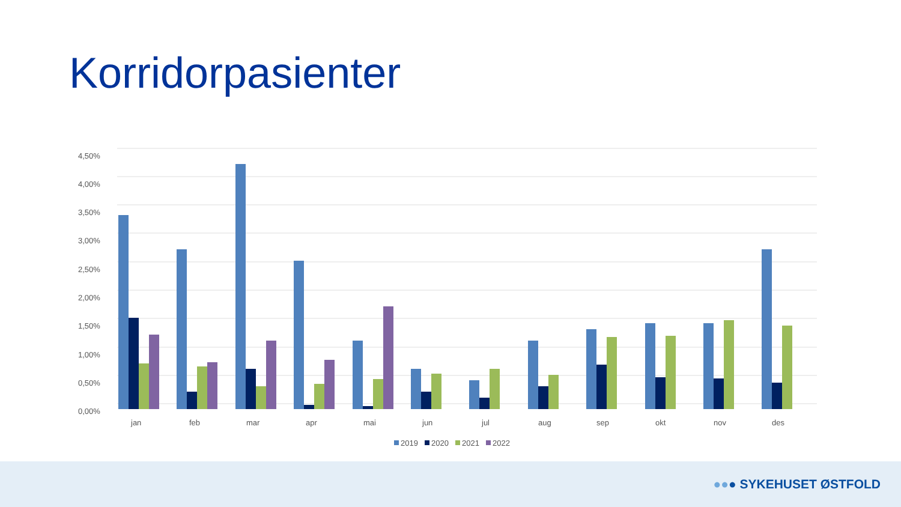Korridorpasienter
4,50%
4,00%
3,50%
3,00%
2,50%
2,00%
1,50%
1,00%
0,50%
0,00%
jan
feb
mar
apr
mai
jun
jul
aug
sep
okt
nov
des
2019
2020
2021
2022
●●● SYKEHUSET ØSTFOLD